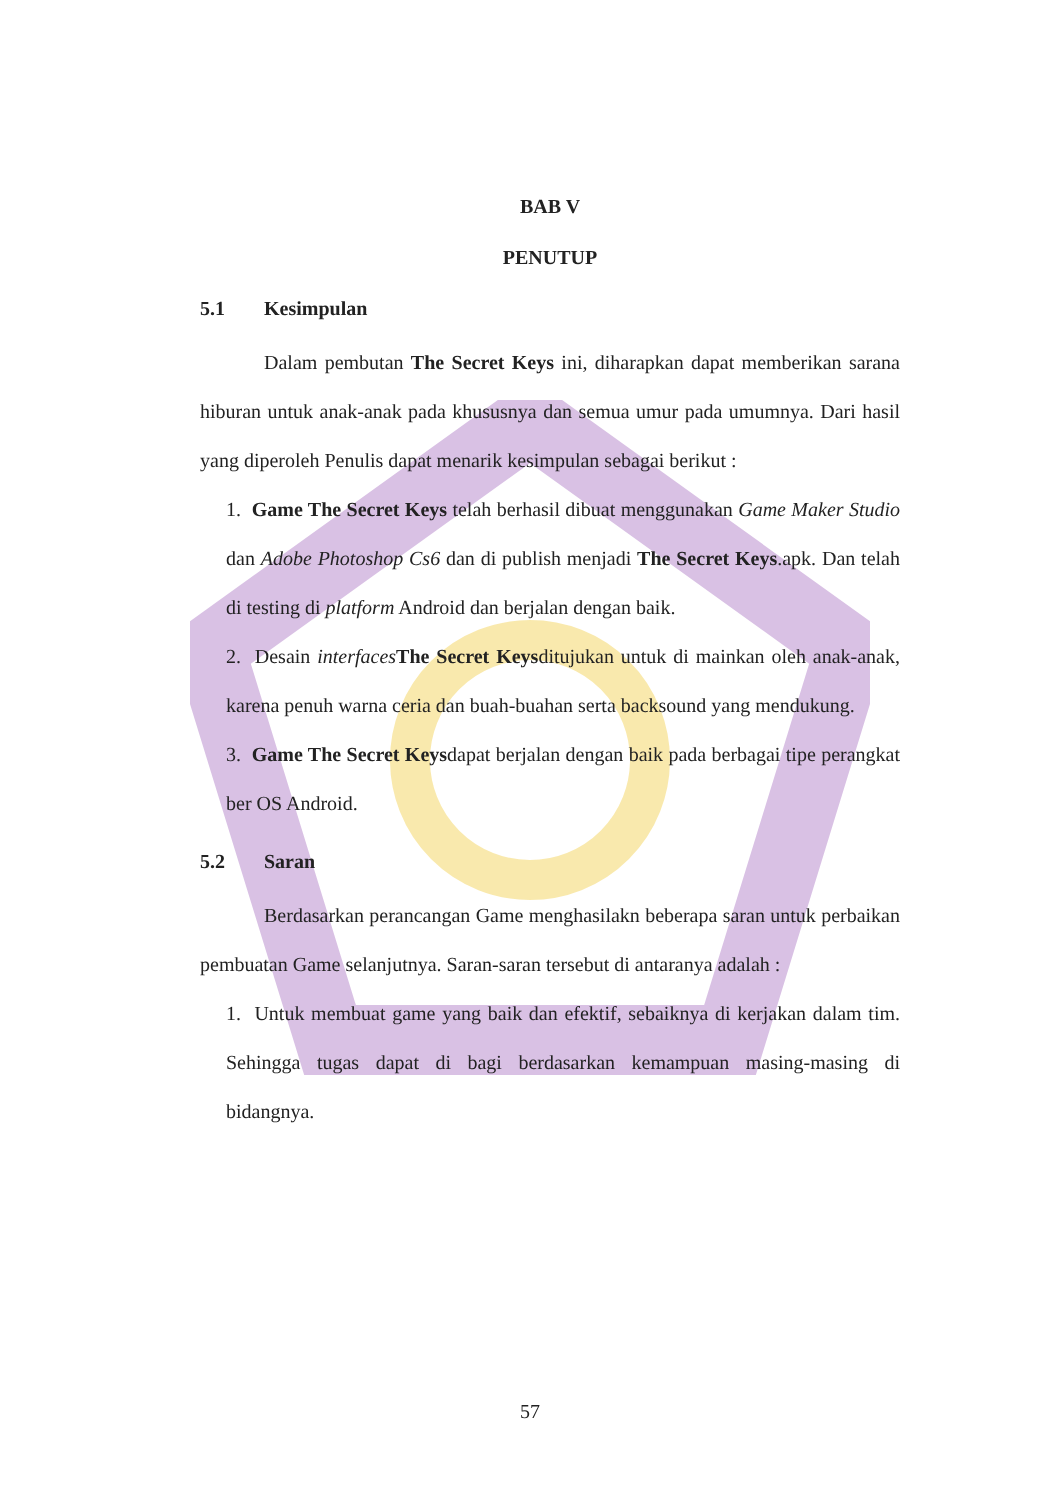BAB V
PENUTUP
5.1 Kesimpulan
Dalam pembutan The Secret Keys ini, diharapkan dapat memberikan sarana hiburan untuk anak-anak pada khususnya dan semua umur pada umumnya. Dari hasil yang diperoleh Penulis dapat menarik kesimpulan sebagai berikut :
1. Game The Secret Keys telah berhasil dibuat menggunakan Game Maker Studio dan Adobe Photoshop Cs6 dan di publish menjadi The Secret Keys.apk. Dan telah di testing di platform Android dan berjalan dengan baik.
2. Desain interfaces The Secret Keysditujukan untuk di mainkan oleh anak-anak, karena penuh warna ceria dan buah-buahan serta backsound yang mendukung.
3. Game The Secret Keysdapat berjalan dengan baik pada berbagai tipe perangkat ber OS Android.
5.2 Saran
Berdasarkan perancangan Game menghasilakn beberapa saran untuk perbaikan pembuatan Game selanjutnya. Saran-saran tersebut di antaranya adalah :
1. Untuk membuat game yang baik dan efektif, sebaiknya di kerjakan dalam tim. Sehingga tugas dapat di bagi berdasarkan kemampuan masing-masing di bidangnya.
57